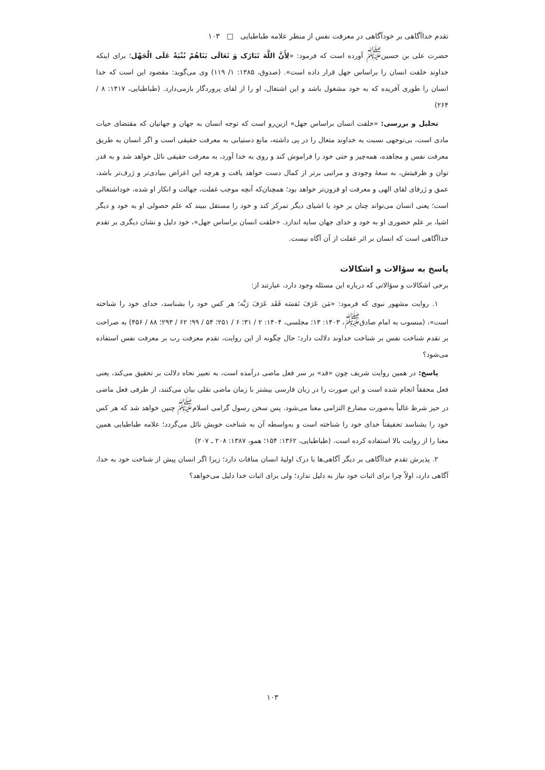تقدم خداآگاهی بر خودآگاهی در معرفت نفس از منظر علامه طباطبایی □ ۱۰۳
حضرت علی بن حسین<sup>ﷺ</sup> آورده است که فرمود: «لِأَنَّ اللَّهَ تَبَارَک وَ تَعَالَی بَنَاهُمْ بُنْیَةً عَلَی الْجَهْل؛ برای اینکه خداوند خلقت انسان را براساس جهل قرار داده است». (صدوق، ۱۳۸۵: ۱/ ۱۱۹) وی می‌گوید: مقصود این است که خدا انسان را طوری آفریده که به خود مشغول باشد و این اشتغال، او را از لقای پروردگار بازمی‌دارد. (طباطبایی، ۱۴۱۷: ۸ / ۲۶۴)
تحلیل و بررسی: «خلقت انسان براساس جهل» ازین‌رو است که توجه انسان به جهان و جهانیان که مقتضای حیات مادی است، بی‌توجهی نسبت به خداوند متعال را در پی داشته، مانع دستیابی به معرفت حقیقی است و اگر انسان به طریق معرفت نفس و مجاهده، همه‌چیز و حتی خود را فراموش کند و روی به خدا آورد، به معرفت حقیقی نائل خواهد شد و به قدر توان و ظرفیتش، به سعهٔ وجودی و مراتبی برتر از کمال دست خواهد یافت و هرچه این اعراض بنیادی‌تر و ژرف‌تر باشد، عمق و ژرفای لقای الهی و معرفت او فزون‌تر خواهد بود؛ همچنان‌که آنچه موجب غفلت، جهالت و انکار او شده، خوداشتغالی است؛ یعنی انسان می‌تواند چنان بر خود یا اشیای دیگر تمرکز کند و خود را مستقل ببیند که علم حصولی او به خود و دیگر اشیا، بر علم حضوری او به خود و خدای جهان سایه اندازد. «خلقت انسان براساس جهل»، خود دلیل و نشان دیگری بر تقدم خداآگاهی است که انسان بر اثر غفلت از آن آگاه نیست.
پاسخ به سؤالات و اشکالات
برخی اشکالات و سؤالاتی که درباره این مسئله وجود دارد، عبارتند از:
۱. روایت مشهور نبوی که فرمود: «مَن عَرَفَ نَفسَه فَقَد عَرَفَ رَبَّه؛ هر کس خود را بشناسد، خدای خود را شناخته است»، (منسوب به امام صادق<sup>ﷺ</sup>، ۱۴۰۳: ۱۳؛ مجلسی، ۱۴۰۴: ۲ / ۳۱؛ ۶ / ۲۵۱؛ ۵۴ / ۹۹؛ ۶۲ / ۲۹۳؛ ۸۸ / ۴۵۶) به صراحت بر تقدم شناخت نفس بر شناخت خداوند دلالت دارد؛ حال چگونه از این روایت، تقدم معرفت رب بر معرفت نفس استفاده می‌شود؟
پاسخ: در همین روایت شریف چون «قد» بر سر فعل ماضی درآمده است، به تعبیر نحاه دلالت بر تحقیق می‌کند، یعنی فعل محققاً انجام شده است و این صورت را در زبان فارسی بیشتر با زمان ماضی نقلی بیان می‌کنند، از طرفی فعل ماضی در حیز شرط غالباً به‌صورت مضارع التزامی معنا می‌شود. پس سخن رسول گرامی اسلام<sup>ﷺ</sup> چنین خواهد شد که هر کس خود را بشناسد تحقیقتاً خدای خود را شناخته است و به‌واسطه آن به شناخت خویش نائل می‌گردد؛ علامه طباطبایی همین معنا را از روایت بالا استفاده کرده است. (طباطبایی، ۱۳۶۲: ۱۵۴؛ همو، ۱۳۸۷: ۲۰۸ ـ ۲۰۷)
۲. پذیرش تقدم خداآگاهی بر دیگر آگاهی‌ها با درک اولیهٔ انسان منافات دارد؛ زیرا اگر انسان پیش از شناخت خود به خدا، آگاهی دارد، اولاً چرا برای اثبات خود نیاز به دلیل ندارد؛ ولی برای اثبات خدا دلیل می‌خواهد؟
۱۰۳